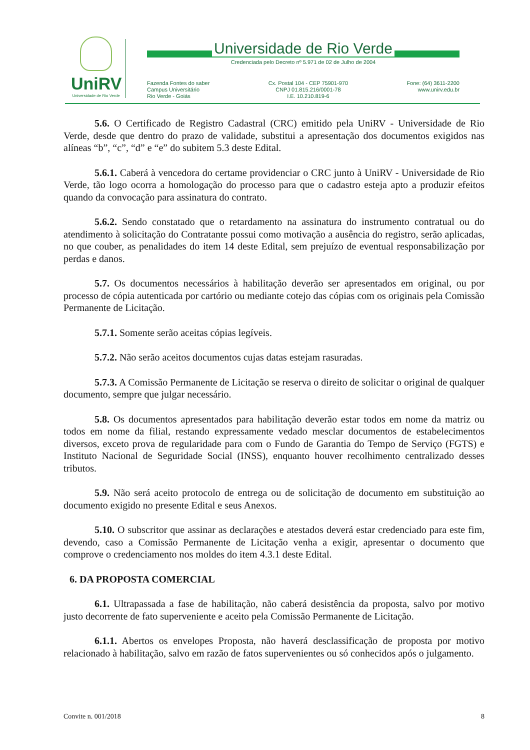UniRV
Universidade de Rio Verde
Universidade de Rio Verde
Credenciada pelo Decreto nº 5.971 de 02 de Julho de 2004
Fazenda Fontes do saber
Campus Universitário
Rio Verde - Goiás
Cx. Postal 104 - CEP 75901-970
CNPJ 01.815.216/0001-78
I.E. 10.210.819-6
Fone: (64) 3611-2200
www.unirv.edu.br
5.6. O Certificado de Registro Cadastral (CRC) emitido pela UniRV - Universidade de Rio Verde, desde que dentro do prazo de validade, substitui a apresentação dos documentos exigidos nas alíneas “b”, “c”, “d” e “e” do subitem 5.3 deste Edital.
5.6.1. Caberá à vencedora do certame providenciar o CRC junto à UniRV - Universidade de Rio Verde, tão logo ocorra a homologação do processo para que o cadastro esteja apto a produzir efeitos quando da convocação para assinatura do contrato.
5.6.2. Sendo constatado que o retardamento na assinatura do instrumento contratual ou do atendimento à solicitação do Contratante possui como motivação a ausência do registro, serão aplicadas, no que couber, as penalidades do item 14 deste Edital, sem prejuízo de eventual responsabilização por perdas e danos.
5.7. Os documentos necessários à habilitação deverão ser apresentados em original, ou por processo de cópia autenticada por cartório ou mediante cotejo das cópias com os originais pela Comissão Permanente de Licitação.
5.7.1. Somente serão aceitas cópias legíveis.
5.7.2. Não serão aceitos documentos cujas datas estejam rasuradas.
5.7.3. A Comissão Permanente de Licitação se reserva o direito de solicitar o original de qualquer documento, sempre que julgar necessário.
5.8. Os documentos apresentados para habilitação deverão estar todos em nome da matriz ou todos em nome da filial, restando expressamente vedado mesclar documentos de estabelecimentos diversos, exceto prova de regularidade para com o Fundo de Garantia do Tempo de Serviço (FGTS) e Instituto Nacional de Seguridade Social (INSS), enquanto houver recolhimento centralizado desses tributos.
5.9. Não será aceito protocolo de entrega ou de solicitação de documento em substituição ao documento exigido no presente Edital e seus Anexos.
5.10. O subscritor que assinar as declarações e atestados deverá estar credenciado para este fim, devendo, caso a Comissão Permanente de Licitação venha a exigir, apresentar o documento que comprove o credenciamento nos moldes do item 4.3.1 deste Edital.
6. DA PROPOSTA COMERCIAL
6.1. Ultrapassada a fase de habilitação, não caberá desistência da proposta, salvo por motivo justo decorrente de fato superveniente e aceito pela Comissão Permanente de Licitação.
6.1.1. Abertos os envelopes Proposta, não haverá desclassificação de proposta por motivo relacionado à habilitação, salvo em razão de fatos supervenientes ou só conhecidos após o julgamento.
Convite n. 001/2018 8